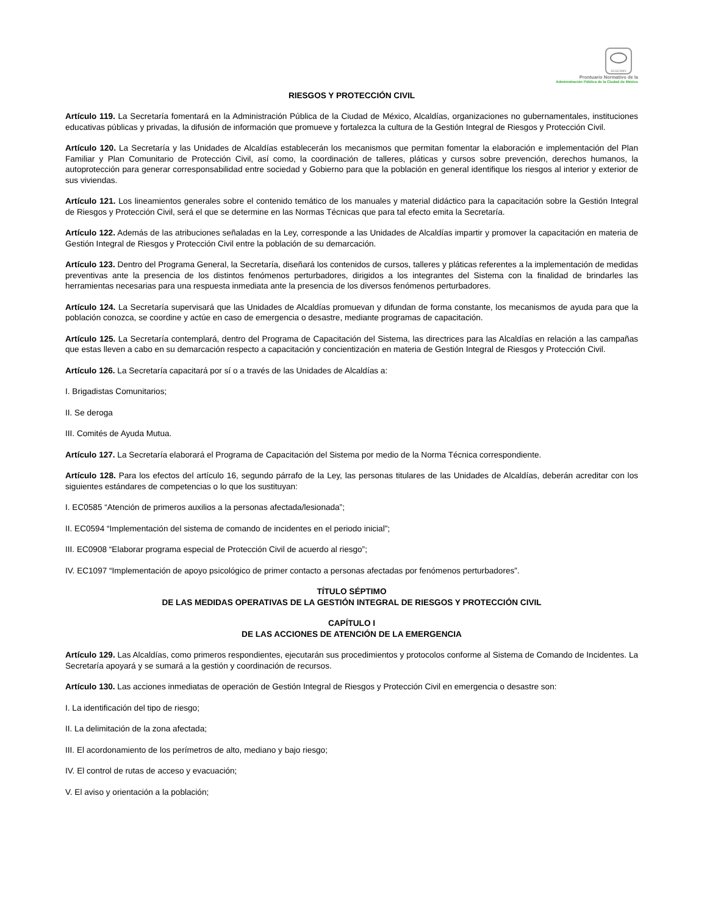SCGCDMX
Prontuario Normativo de la
Administración Pública de la Ciudad de México
RIESGOS Y PROTECCIÓN CIVIL
Artículo 119. La Secretaría fomentará en la Administración Pública de la Ciudad de México, Alcaldías, organizaciones no gubernamentales, instituciones educativas públicas y privadas, la difusión de información que promueve y fortalezca la cultura de la Gestión Integral de Riesgos y Protección Civil.
Artículo 120. La Secretaría y las Unidades de Alcaldías establecerán los mecanismos que permitan fomentar la elaboración e implementación del Plan Familiar y Plan Comunitario de Protección Civil, así como, la coordinación de talleres, pláticas y cursos sobre prevención, derechos humanos, la autoprotección para generar corresponsabilidad entre sociedad y Gobierno para que la población en general identifique los riesgos al interior y exterior de sus viviendas.
Artículo 121. Los lineamientos generales sobre el contenido temático de los manuales y material didáctico para la capacitación sobre la Gestión Integral de Riesgos y Protección Civil, será el que se determine en las Normas Técnicas que para tal efecto emita la Secretaría.
Artículo 122. Además de las atribuciones señaladas en la Ley, corresponde a las Unidades de Alcaldías impartir y promover la capacitación en materia de Gestión Integral de Riesgos y Protección Civil entre la población de su demarcación.
Artículo 123. Dentro del Programa General, la Secretaría, diseñará los contenidos de cursos, talleres y pláticas referentes a la implementación de medidas preventivas ante la presencia de los distintos fenómenos perturbadores, dirigidos a los integrantes del Sistema con la finalidad de brindarles las herramientas necesarias para una respuesta inmediata ante la presencia de los diversos fenómenos perturbadores.
Artículo 124. La Secretaría supervisará que las Unidades de Alcaldías promuevan y difundan de forma constante, los mecanismos de ayuda para que la población conozca, se coordine y actúe en caso de emergencia o desastre, mediante programas de capacitación.
Artículo 125. La Secretaría contemplará, dentro del Programa de Capacitación del Sistema, las directrices para las Alcaldías en relación a las campañas que estas lleven a cabo en su demarcación respecto a capacitación y concientización en materia de Gestión Integral de Riesgos y Protección Civil.
Artículo 126. La Secretaría capacitará por sí o a través de las Unidades de Alcaldías a:
I. Brigadistas Comunitarios;
II. Se deroga
III. Comités de Ayuda Mutua.
Artículo 127. La Secretaría elaborará el Programa de Capacitación del Sistema por medio de la Norma Técnica correspondiente.
Artículo 128. Para los efectos del artículo 16, segundo párrafo de la Ley, las personas titulares de las Unidades de Alcaldías, deberán acreditar con los siguientes estándares de competencias o lo que los sustituyan:
I. EC0585 “Atención de primeros auxilios a la personas afectada/lesionada”;
II. EC0594 “Implementación del sistema de comando de incidentes en el periodo inicial”;
III. EC0908 “Elaborar programa especial de Protección Civil de acuerdo al riesgo”;
IV. EC1097 “Implementación de apoyo psicológico de primer contacto a personas afectadas por fenómenos perturbadores”.
TÍTULO SÉPTIMO
DE LAS MEDIDAS OPERATIVAS DE LA GESTIÓN INTEGRAL DE RIESGOS Y PROTECCIÓN CIVIL
CAPÍTULO I
DE LAS ACCIONES DE ATENCIÓN DE LA EMERGENCIA
Artículo 129. Las Alcaldías, como primeros respondientes, ejecutarán sus procedimientos y protocolos conforme al Sistema de Comando de Incidentes. La Secretaría apoyará y se sumará a la gestión y coordinación de recursos.
Artículo 130. Las acciones inmediatas de operación de Gestión Integral de Riesgos y Protección Civil en emergencia o desastre son:
I. La identificación del tipo de riesgo;
II. La delimitación de la zona afectada;
III. El acordonamiento de los perímetros de alto, mediano y bajo riesgo;
IV. El control de rutas de acceso y evacuación;
V. El aviso y orientación a la población;